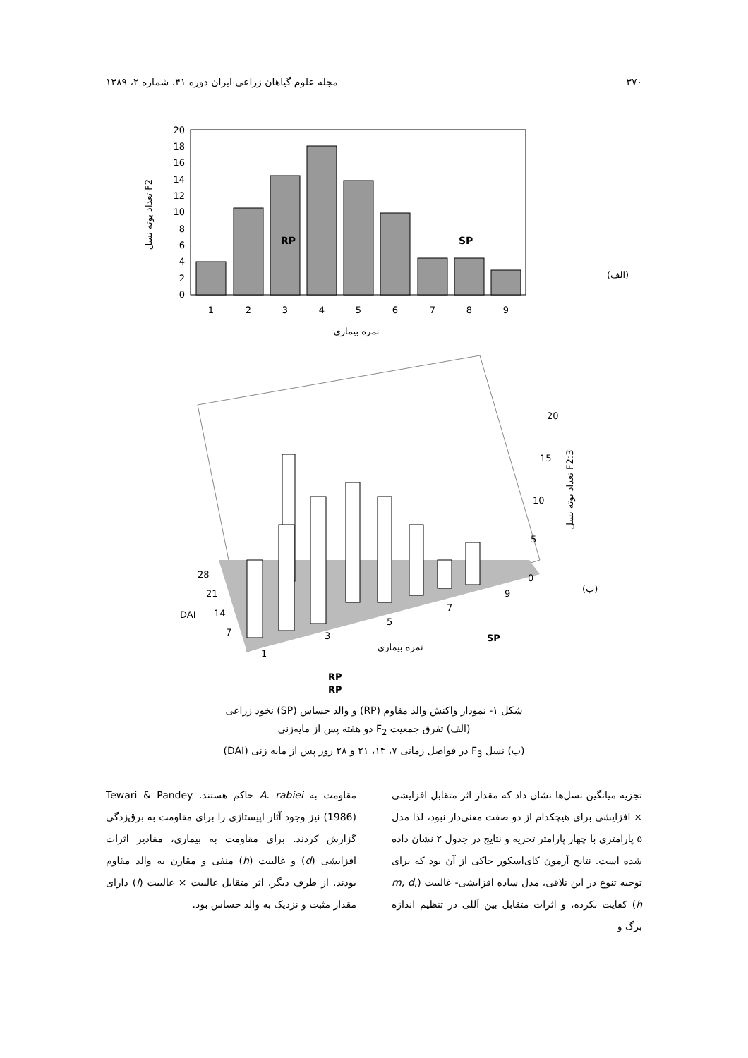۳۷۰ مجله علوم گیاهان زراعی ایران دوره ۴۱، شماره ۲، ۱۳۸۹
0
2
4
6
8
10
12
14
16
18
20
1
2
3
4
5
6
7
8
9
RP
SP
نمره بیماری
تعداد بوته نسل F2
(الف)
20
15
10
5
0
28
21
14
7
1
3
5
7
9
DAI
نمره بیماری
SP
RP
RP
(ب)
تعداد بوته نسل F2:3
شکل ۱- نمودار واکنش والد مقاوم (RP) و والد حساس (SP) نخود زراعی
(الف) تفرق جمعیت F<sub>2</sub> دو هفته پس از مایه‌زنی
(ب) نسل F<sub>3</sub> در فواصل زمانی ۷، ۱۴، ۲۱ و ۲۸ روز پس از مایه زنی (DAI)
تجزیه میانگین نسل‌ها نشان داد که مقدار اثر متقابل افزایشی × افزایشی برای هیچکدام از دو صفت معنی‌دار نبود، لذا مدل ۵ پارامتری با چهار پارامتر تجزیه و نتایج در جدول ۲ نشان داده شده است. نتایج آزمون کای‌اسکور حاکی از آن بود که برای توجیه تنوع در این تلاقی، مدل ساده افزایشی- غالبیت (m, d, h) کفایت نکرده، و اثرات متقابل بین آللی در تنظیم اندازه برگ و
مقاومت به A. rabiei حاکم هستند. Tewari & Pandey (1986) نیز وجود آثار اپیستازی را برای مقاومت به برق‌زدگی گزارش کردند. برای مقاومت به بیماری، مقادیر اثرات افزایشی (d) و غالبیت (h) منفی و مقارن به والد مقاوم بودند. از طرف دیگر، اثر متقابل غالبیت × غالبیت (l) دارای مقدار مثبت و نزدیک به والد حساس بود.